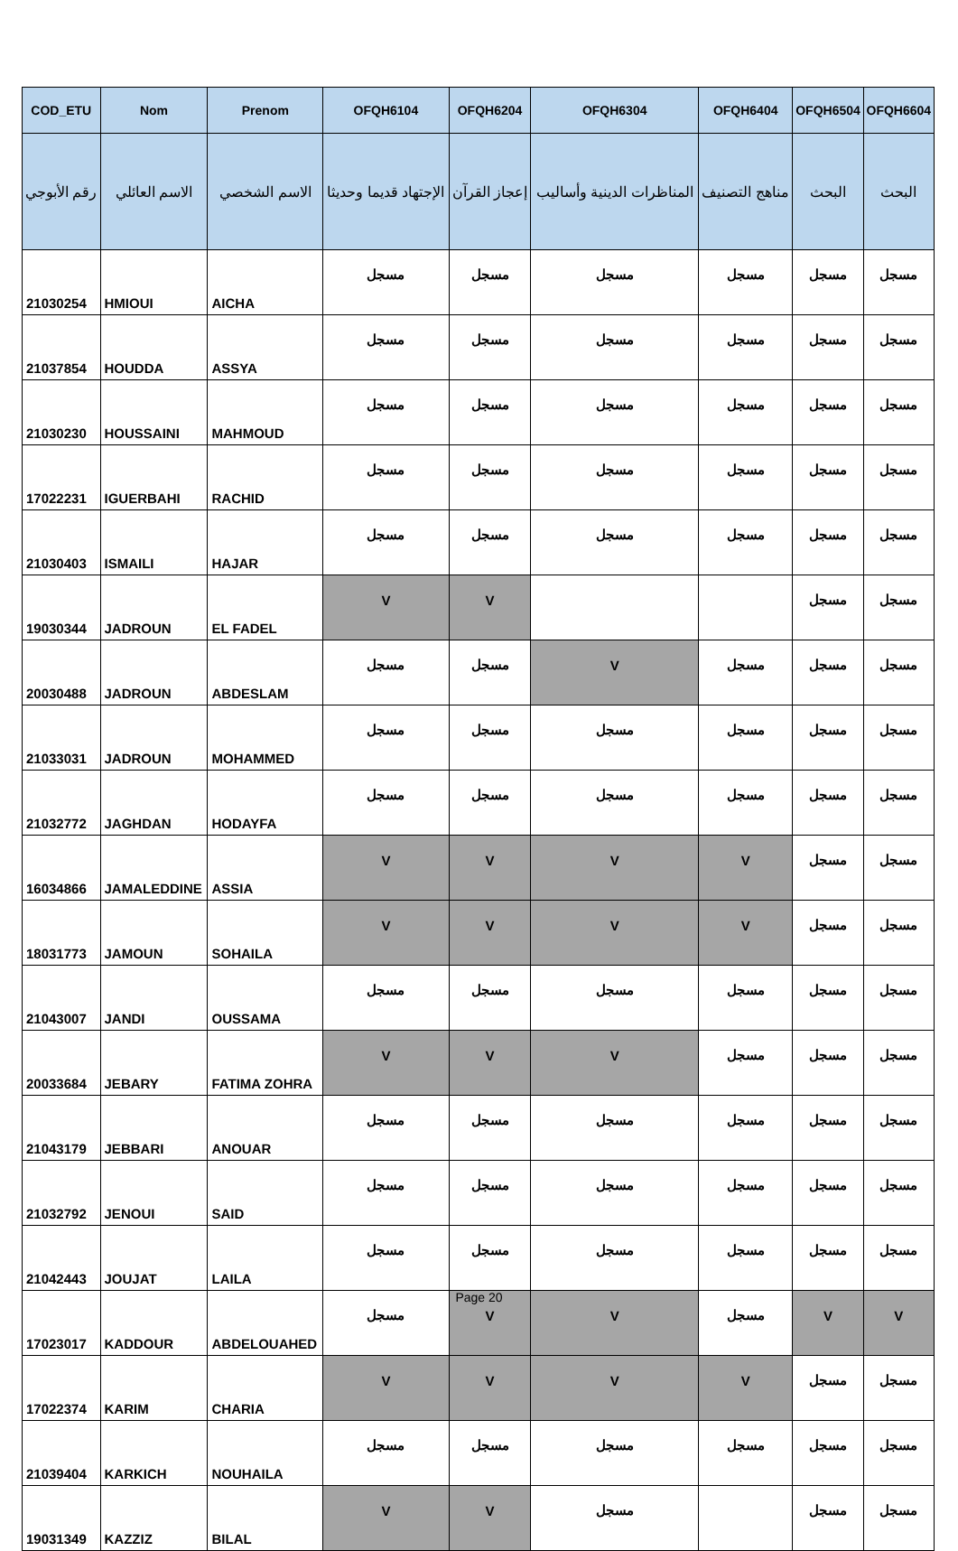| COD_ETU | Nom | Prenom | OFQH6104 | OFQH6204 | OFQH6304 | OFQH6404 | OFQH6504 | OFQH6604 |
| --- | --- | --- | --- | --- | --- | --- | --- | --- |
| رقم الأبوجي | الاسم العائلي | الاسم الشخصي | الإجتهاد قديما وحديثا | إعجاز القرآن | المناظرات الدينية وأساليب | مناهج التصنيف | البحث | البحث |
| 21030254 | HMIOUI | AICHA | مسجل | مسجل | مسجل | مسجل | مسجل | مسجل |
| 21037854 | HOUDDA | ASSYA | مسجل | مسجل | مسجل | مسجل | مسجل | مسجل |
| 21030230 | HOUSSAINI | MAHMOUD | مسجل | مسجل | مسجل | مسجل | مسجل | مسجل |
| 17022231 | IGUERBAHI | RACHID | مسجل | مسجل | مسجل | مسجل | مسجل | مسجل |
| 21030403 | ISMAILI | HAJAR | مسجل | مسجل | مسجل | مسجل | مسجل | مسجل |
| 19030344 | JADROUN | EL FADEL | V | V | | | مسجل | مسجل |
| 20030488 | JADROUN | ABDESLAM | مسجل | مسجل | V | مسجل | مسجل | مسجل |
| 21033031 | JADROUN | MOHAMMED | مسجل | مسجل | مسجل | مسجل | مسجل | مسجل |
| 21032772 | JAGHDAN | HODAYFA | مسجل | مسجل | مسجل | مسجل | مسجل | مسجل |
| 16034866 | JAMALEDDINE | ASSIA | V | V | V | V | مسجل | مسجل |
| 18031773 | JAMOUN | SOHAILA | V | V | V | V | مسجل | مسجل |
| 21043007 | JANDI | OUSSAMA | مسجل | مسجل | مسجل | مسجل | مسجل | مسجل |
| 20033684 | JEBARY | FATIMA ZOHRA | V | V | V | مسجل | مسجل | مسجل |
| 21043179 | JEBBARI | ANOUAR | مسجل | مسجل | مسجل | مسجل | مسجل | مسجل |
| 21032792 | JENOUI | SAID | مسجل | مسجل | مسجل | مسجل | مسجل | مسجل |
| 21042443 | JOUJAT | LAILA | مسجل | مسجل | مسجل | مسجل | مسجل | مسجل |
| 17023017 | KADDOUR | ABDELOUAHED | مسجل | V | V | مسجل | V | V |
| 17022374 | KARIM | CHARIA | V | V | V | V | مسجل | مسجل |
| 21039404 | KARKICH | NOUHAILA | مسجل | مسجل | مسجل | مسجل | مسجل | مسجل |
| 19031349 | KAZZIZ | BILAL | V | V | مسجل | | مسجل | مسجل |
Page 20